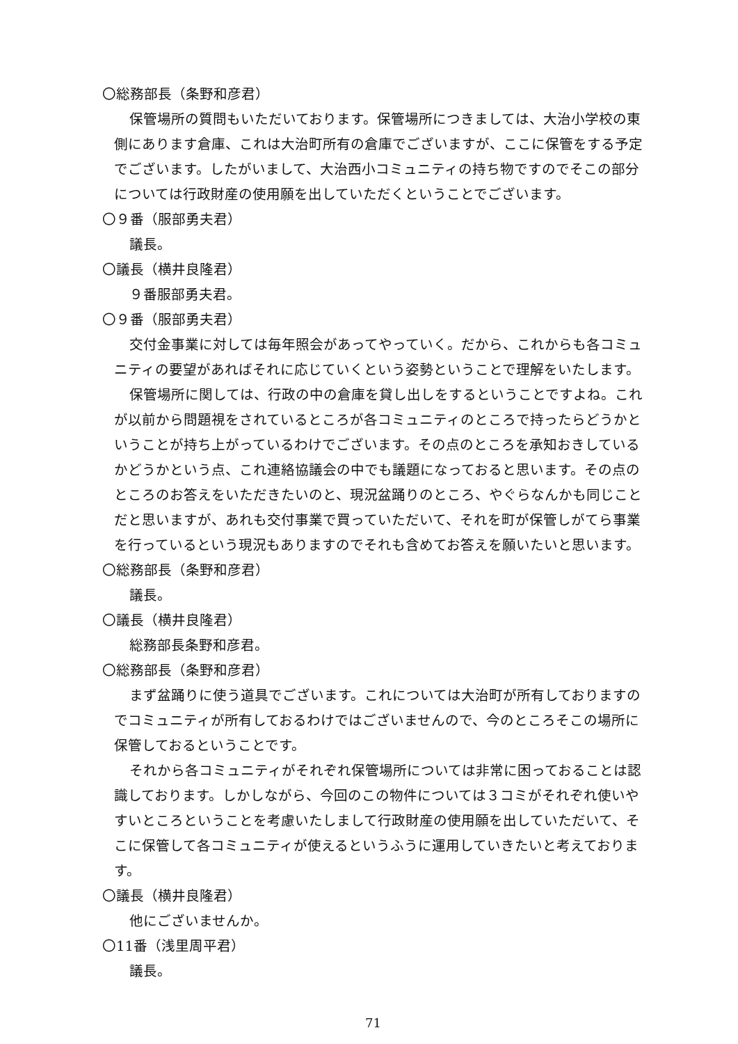〇総務部長（条野和彦君）
保管場所の質問もいただいております。保管場所につきましては、大治小学校の東側にあります倉庫、これは大治町所有の倉庫でございますが、ここに保管をする予定でございます。したがいまして、大治西小コミュニティの持ち物ですのでそこの部分については行政財産の使用願を出していただくということでございます。
〇９番（服部勇夫君）
議長。
〇議長（横井良隆君）
９番服部勇夫君。
〇９番（服部勇夫君）
交付金事業に対しては毎年照会があってやっていく。だから、これからも各コミュニティの要望があればそれに応じていくという姿勢ということで理解をいたします。
保管場所に関しては、行政の中の倉庫を貸し出しをするということですよね。これが以前から問題視をされているところが各コミュニティのところで持ったらどうかということが持ち上がっているわけでございます。その点のところを承知おきしているかどうかという点、これ連絡協議会の中でも議題になっておると思います。その点のところのお答えをいただきたいのと、現況盆踊りのところ、やぐらなんかも同じことだと思いますが、あれも交付事業で買っていただいて、それを町が保管しがてら事業を行っているという現況もありますのでそれも含めてお答えを願いたいと思います。
〇総務部長（条野和彦君）
議長。
〇議長（横井良隆君）
総務部長条野和彦君。
〇総務部長（条野和彦君）
まず盆踊りに使う道具でございます。これについては大治町が所有しておりますのでコミュニティが所有しておるわけではございませんので、今のところそこの場所に保管しておるということです。
それから各コミュニティがそれぞれ保管場所については非常に困っておることは認識しております。しかしながら、今回のこの物件については３コミがそれぞれ使いやすいところということを考慮いたしまして行政財産の使用願を出していただいて、そこに保管して各コミュニティが使えるというふうに運用していきたいと考えております。
〇議長（横井良隆君）
他にございませんか。
〇11番（浅里周平君）
議長。
71